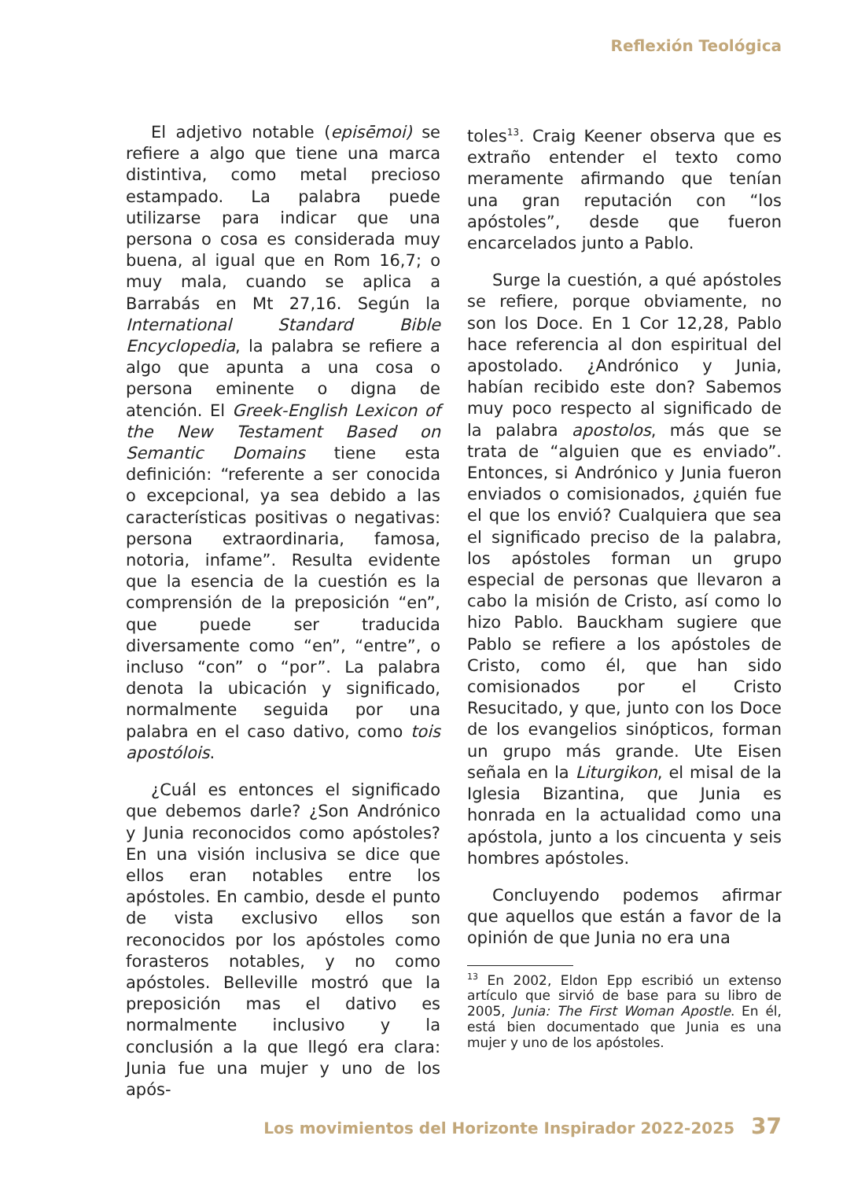Reflexión Teológica
El adjetivo notable (episēmoi) se refiere a algo que tiene una marca distintiva, como metal precioso estampado. La palabra puede utilizarse para indicar que una persona o cosa es considerada muy buena, al igual que en Rom 16,7; o muy mala, cuando se aplica a Barrabás en Mt 27,16. Según la International Standard Bible Encyclopedia, la palabra se refiere a algo que apunta a una cosa o persona eminente o digna de atención. El Greek-English Lexicon of the New Testament Based on Semantic Domains tiene esta definición: “referente a ser conocida o excepcional, ya sea debido a las características positivas o negativas: persona extraordinaria, famosa, notoria, infame”. Resulta evidente que la esencia de la cuestión es la comprensión de la preposición “en”, que puede ser traducida diversamente como “en”, “entre”, o incluso “con” o “por”. La palabra denota la ubicación y significado, normalmente seguida por una palabra en el caso dativo, como tois apostólois.
¿Cuál es entonces el significado que debemos darle? ¿Son Andrónico y Junia reconocidos como apóstoles? En una visión inclusiva se dice que ellos eran notables entre los apóstoles. En cambio, desde el punto de vista exclusivo ellos son reconocidos por los apóstoles como forasteros notables, y no como apóstoles. Belleville mostró que la preposición mas el dativo es normalmente inclusivo y la conclusión a la que llegó era clara: Junia fue una mujer y uno de los após-
toles<sup>13</sup>. Craig Keener observa que es extraño entender el texto como meramente afirmando que tenían una gran reputación con “los apóstoles”, desde que fueron encarcelados junto a Pablo.
Surge la cuestión, a qué apóstoles se refiere, porque obviamente, no son los Doce. En 1 Cor 12,28, Pablo hace referencia al don espiritual del apostolado. ¿Andrónico y Junia, habían recibido este don? Sabemos muy poco respecto al significado de la palabra apostolos, más que se trata de “alguien que es enviado”. Entonces, si Andrónico y Junia fueron enviados o comisionados, ¿quién fue el que los envió? Cualquiera que sea el significado preciso de la palabra, los apóstoles forman un grupo especial de personas que llevaron a cabo la misión de Cristo, así como lo hizo Pablo. Bauckham sugiere que Pablo se refiere a los apóstoles de Cristo, como él, que han sido comisionados por el Cristo Resucitado, y que, junto con los Doce de los evangelios sinópticos, forman un grupo más grande. Ute Eisen señala en la Liturgikon, el misal de la Iglesia Bizantina, que Junia es honrada en la actualidad como una apóstola, junto a los cincuenta y seis hombres apóstoles.
Concluyendo podemos afirmar que aquellos que están a favor de la opinión de que Junia no era una
<sup>13</sup> En 2002, Eldon Epp escribió un extenso artículo que sirvió de base para su libro de 2005, Junia: The First Woman Apostle. En él, está bien documentado que Junia es una mujer y uno de los apóstoles.
Los movimientos del Horizonte Inspirador 2022-2025 37